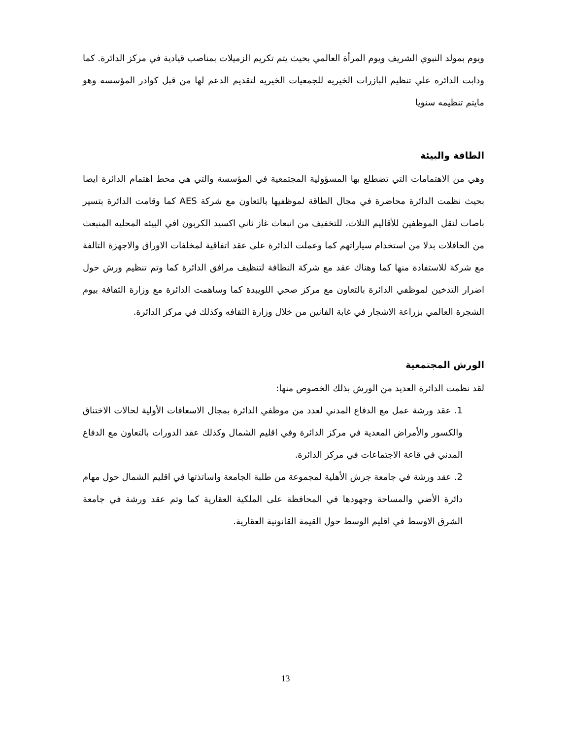ويوم بمولد النبوي الشريف ويوم المرأة العالمي بحيث يتم تكريم الزميلات بمناصب قيادية في مركز الدائرة. كما ودابت الدائره علي تنظيم البازرات الخيريه للجمعيات الخيريه لتقديم الدعم لها من قبل كوادر المؤسسه وهو مايتم تنظيمه سنويا
الطاقة والبيئة
وهي من الاهتمامات التي تضطلع بها المسؤولية المجتمعية في المؤسسة والتي هي محط اهتمام الدائرة ايضا بحيث نظمت الدائرة محاضرة في مجال الطاقة لموظفيها بالتعاون مع شركة AES كما وقامت الدائرة بتسير باصات لنقل الموظفين للأقاليم الثلاث، للتخفيف من انبعاث غاز ثاني اكسيد الكربون افي البيئه المحليه المنبعث من الحافلات بدلا من استخدام سياراتهم كما وعملت الدائرة على عقد اتفاقية لمخلفات الاوراق والاجهزة التالفة مع شركة للاستفادة منها كما وهناك عقد مع شركة النظافة لتنظيف مرافق الدائرة كما وتم تنظيم ورش حول اضرار التدخين لموظفي الدائرة بالتعاون مع مركز صحي اللويبدة كما وساهمت الدائرة مع وزارة الثقافة بيوم الشجرة العالمي بزراعة الاشجار في غابة الفانين من خلال وزارة الثقافه وكذلك في مركز الدائرة.
الورش المجتمعية
لقد نظمت الدائرة العديد من الورش بذلك الخصوص منها:
1. عقد ورشة عمل مع الدفاع المدني لعدد من موظفي الدائرة بمجال الاسعافات الأولية لحالات الاختناق والكسور والأمراض المعدية في مركز الدائرة وفي اقليم الشمال وكذلك عقد الدورات بالتعاون مع الدفاع المدني في قاعة الاجتماعات في مركز الدائرة.
2. عقد ورشة في جامعة جرش الأهلية لمجموعة من طلبة الجامعة واساتذتها في اقليم الشمال حول مهام دائرة الأضي والمساحة وجهودها في المحافظة على الملكية العقارية كما وتم عقد ورشة في جامعة الشرق الاوسط في اقليم الوسط حول القيمة القانونية العقارية.
13